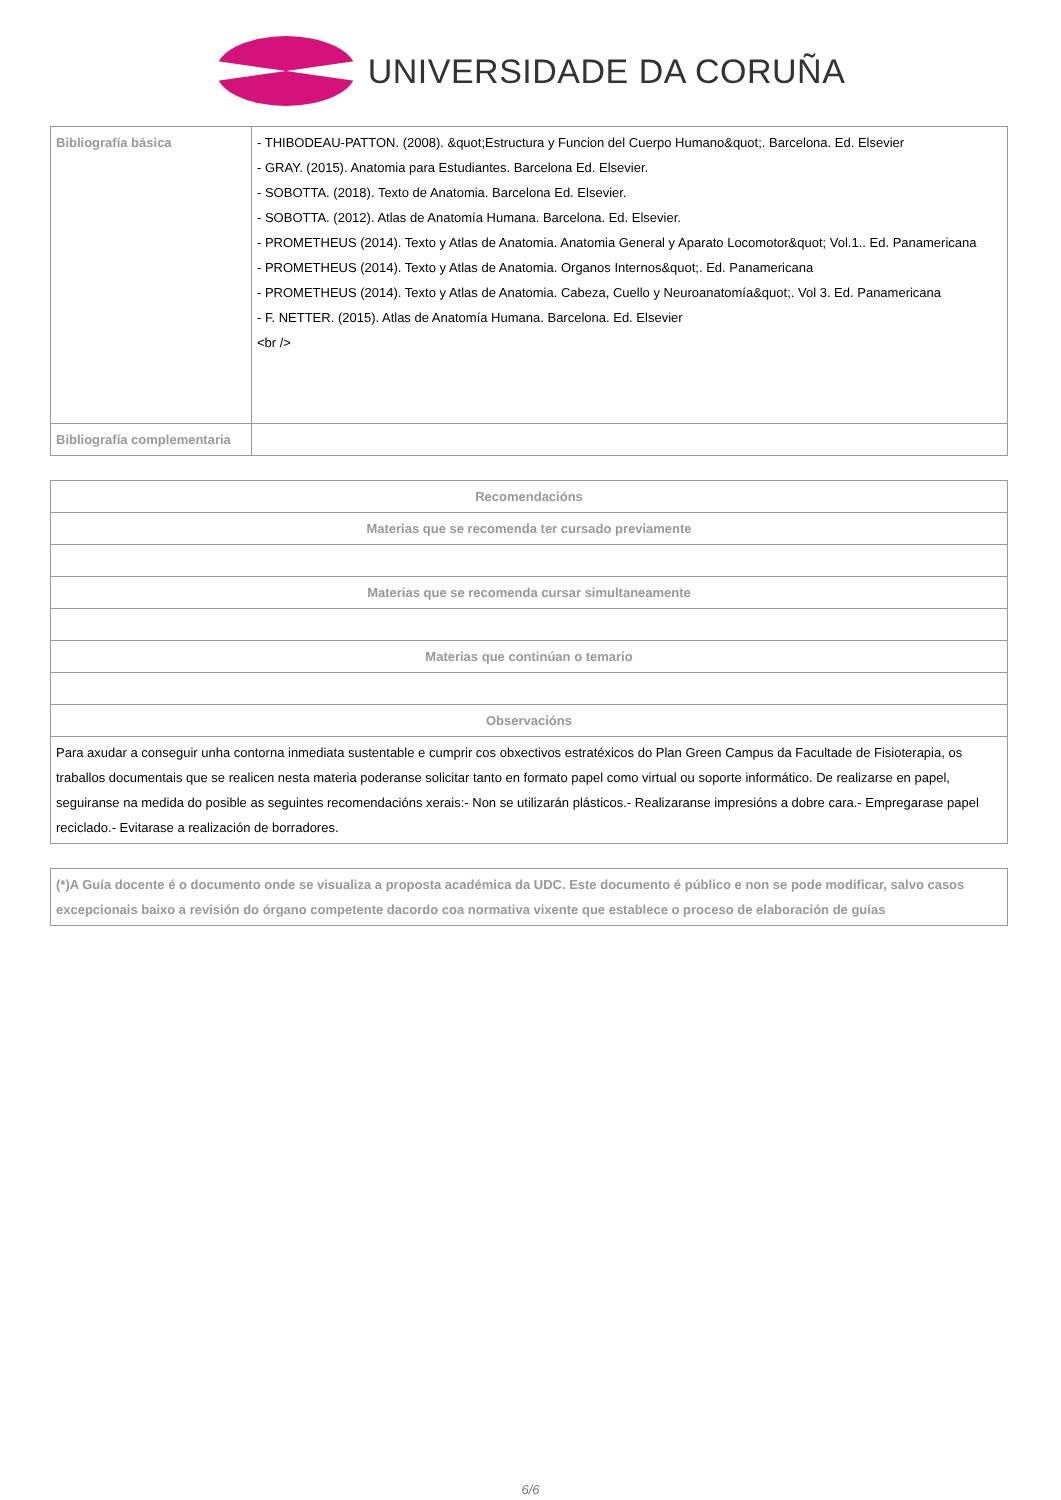UNIVERSIDADE DA CORUÑA
| Bibliografía básica | - THIBODEAU-PATTON. (2008). &quot;Estructura y Funcion del Cuerpo Humano&quot;. Barcelona. Ed. Elsevier - GRAY. (2015). Anatomia para Estudiantes. Barcelona Ed. Elsevier. - SOBOTTA. (2018). Texto de Anatomia. Barcelona Ed. Elsevier. - SOBOTTA. (2012). Atlas de Anatomía Humana. Barcelona. Ed. Elsevier. - PROMETHEUS (2014). Texto y Atlas de Anatomia. Anatomia General y Aparato Locomotor&quot; Vol.1.. Ed. Panamericana - PROMETHEUS (2014). Texto y Atlas de Anatomia. Organos Internos&quot;. Ed. Panamericana - PROMETHEUS (2014). Texto y Atlas de Anatomia. Cabeza, Cuello y Neuroanatomía&quot;. Vol 3. Ed. Panamericana - F. NETTER. (2015). Atlas de Anatomía Humana. Barcelona. Ed. Elsevier <br /> |
| Bibliografía complementaria | |
| Recomendacións |
| --- |
| Materias que se recomenda ter cursado previamente |
| Materias que se recomenda cursar simultaneamente |
| Materias que continúan o temario |
| Observacións |
| Para axudar a conseguir unha contorna inmediata sustentable e cumprir cos obxectivos estratéxicos do Plan Green Campus da Facultade de Fisioterapia, os traballos documentais que se realicen nesta materia poderanse solicitar tanto en formato papel como virtual ou soporte informático. De realizarse en papel, seguiranse na medida do posible as seguintes recomendacións xerais:- Non se utilizarán plásticos.- Realizaranse impresións a dobre cara.- Empregarase papel reciclado.- Evitarase a realización de borradores. |
| (*)A Guía docente é o documento onde se visualiza a proposta académica da UDC. Este documento é público e non se pode modificar, salvo casos excepcionais baixo a revisión do órgano competente dacordo coa normativa vixente que establece o proceso de elaboración de guías |
6/6